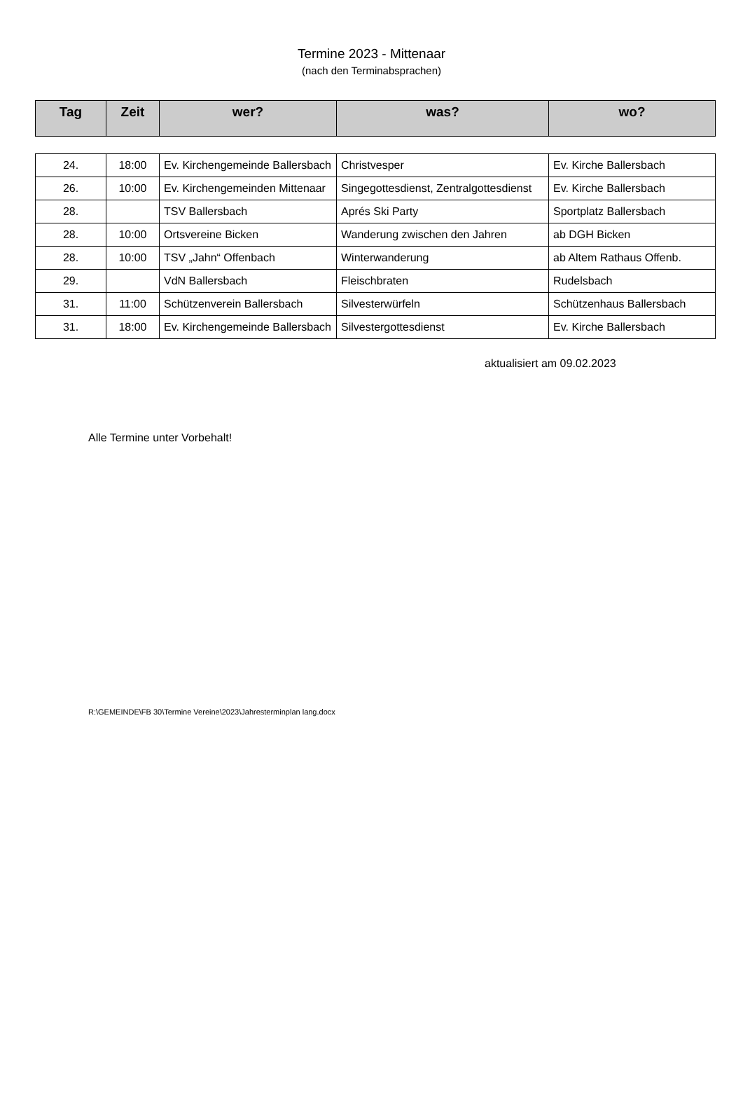Termine 2023 - Mittenaar
(nach den Terminabsprachen)
| Tag | Zeit | wer? | was? | wo? |
| --- | --- | --- | --- | --- |
| 24. | 18:00 | Ev. Kirchengemeinde Ballersbach | Christvesper | Ev. Kirche Ballersbach |
| 26. | 10:00 | Ev. Kirchengemeinden Mittenaar | Singegottesdienst, Zentralgottesdienst | Ev. Kirche Ballersbach |
| 28. | | TSV Ballersbach | Aprés Ski Party | Sportplatz Ballersbach |
| 28. | 10:00 | Ortsvereine Bicken | Wanderung zwischen den Jahren | ab DGH Bicken |
| 28. | 10:00 | TSV „Jahn“ Offenbach | Winterwanderung | ab Altem Rathaus Offenb. |
| 29. | | VdN Ballersbach | Fleischbraten | Rudelsbach |
| 31. | 11:00 | Schützenverein Ballersbach | Silvesterwürfeln | Schützenhaus Ballersbach |
| 31. | 18:00 | Ev. Kirchengemeinde Ballersbach | Silvestergottesdienst | Ev. Kirche Ballersbach |
aktualisiert am 09.02.2023
Alle Termine unter Vorbehalt!
R:\GEMEINDE\FB 30\Termine Vereine\2023\Jahresterminplan lang.docx